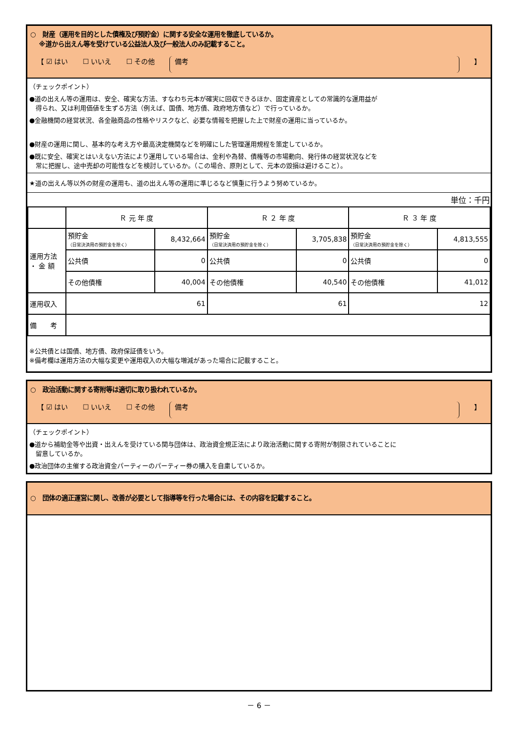○　財産（運用を目的とした債権及び預貯金）に関する安全な運用を徹底しているか。
　 ※道から出えん等を受けている公益法人及び一般法人のみ記載すること。
【 ☑ はい ☐ いいえ ☐ その他 備考 】
（チェックポイント）
●道の出えん等の運用は、安全、確実な方法、すなわち元本が確実に回収できるほか、固定資産としての常識的な運用益が
　得られ、又は利用価値を生ずる方法（例えば、国債、地方債、政府地方債など）で行っているか。
●金融機関の経営状況、各金融商品の性格やリスクなど、必要な情報を把握した上で財産の運用に当っているか。
●財産の運用に関し、基本的な考え方や最高決定機関などを明確にした管理運用規程を策定しているか。
●既に安全、確実とはいえない方法により運用している場合は、金利や為替、債権等の市場動向、発行体の経営状況などを
　常に把握し、途中売却の可能性などを検討しているか。（この場合、原則として、元本の毀損は避けること）。
★道の出えん等以外の財産の運用も、道の出えん等の運用に準じるなど慎重に行うよう努めているか。
単位：千円
| | Ｒ 元 年 度 | | Ｒ ２ 年 度 | | Ｒ ３ 年 度 | |
| 運用方法 ・ 金 額 | 預貯金 （日常決済用の預貯金を除く） | 8,432,664 | 預貯金 （日常決済用の預貯金を除く） | 3,705,838 | 預貯金 （日常決済用の預貯金を除く） | 4,813,555 |
| | 公共債 | 0 | 公共債 | 0 | 公共債 | 0 |
| | その他債権 | 40,004 | その他債権 | 40,540 | その他債権 | 41,012 |
| 運用収入 | 61 | | 61 | | 12 | |
| 備 考 | | | | | | |
※公共債とは国債、地方債、政府保証債をいう。
※備考欄は運用方法の大幅な変更や運用収入の大幅な増減があった場合に記載すること。
○　政治活動に関する寄附等は適切に取り扱われているか。
【 ☑ はい ☐ いいえ ☐ その他 備考 】
（チェックポイント）
●道から補助金等や出資・出えんを受けている関与団体は、政治資金規正法により政治活動に関する寄附が制限されていることに
　留意しているか。
●政治団体の主催する政治資金パーティーのパーティー券の購入を自粛しているか。
○　団体の適正運営に関し、改善が必要として指導等を行った場合には、その内容を記載すること。
－ 6 －